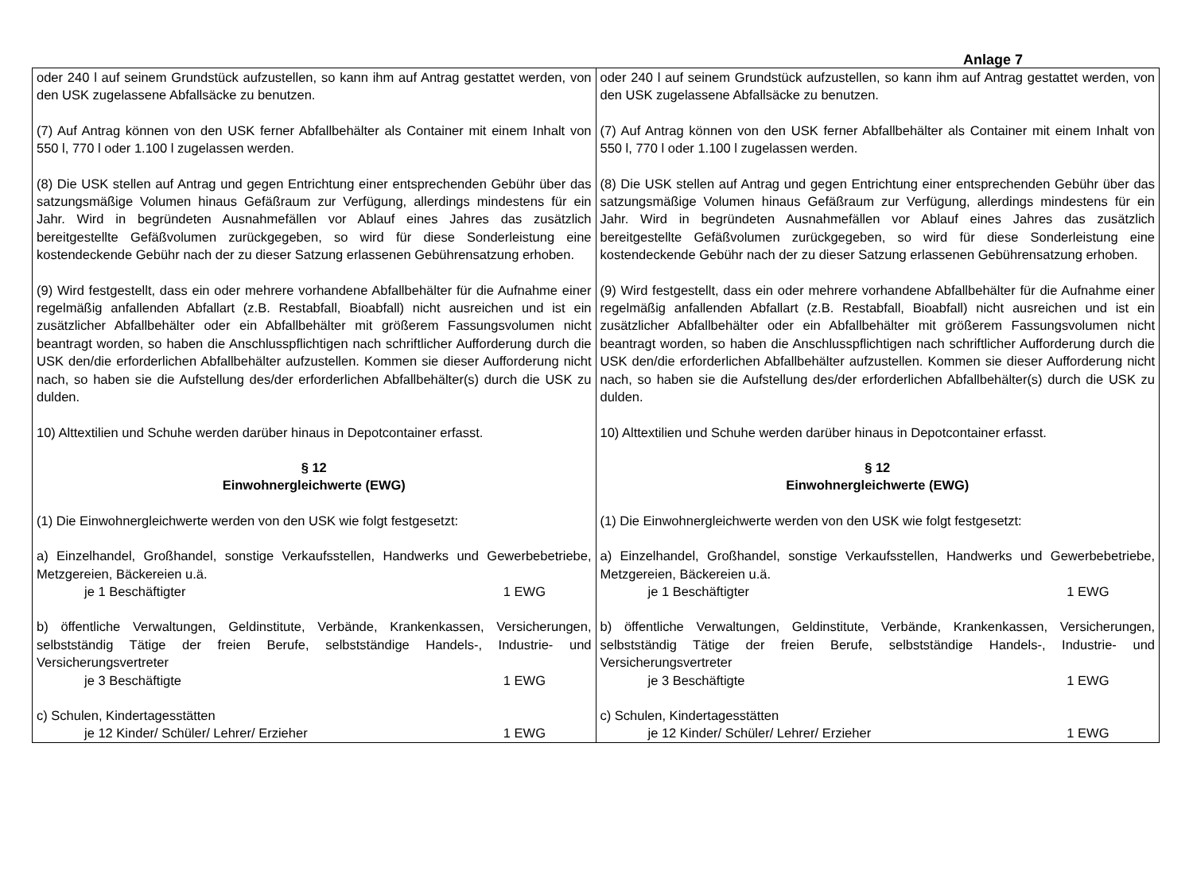Anlage 7
| oder 240 l auf seinem Grundstück aufzustellen, so kann ihm auf Antrag gestattet werden, von den USK zugelassene Abfallsäcke zu benutzen. (7) Auf Antrag können von den USK ferner Abfallbehälter als Container mit einem Inhalt von 550 l, 770 l oder 1.100 l zugelassen werden. (8) Die USK stellen auf Antrag und gegen Entrichtung einer entsprechenden Gebühr über das satzungsmäßige Volumen hinaus Gefäßraum zur Verfügung, allerdings mindestens für ein Jahr. Wird in begründeten Ausnahmefällen vor Ablauf eines Jahres das zusätzlich bereitgestellte Gefäßvolumen zurückgegeben, so wird für diese Sonderleistung eine kostendeckende Gebühr nach der zu dieser Satzung erlassenen Gebührensatzung erhoben. (9) Wird festgestellt, dass ein oder mehrere vorhandene Abfallbehälter für die Aufnahme einer regelmäßig anfallenden Abfallart (z.B. Restabfall, Bioabfall) nicht ausreichen und ist ein zusätzlicher Abfallbehälter oder ein Abfallbehälter mit größerem Fassungsvolumen nicht beantragt worden, so haben die Anschlusspflichtigen nach schriftlicher Aufforderung durch die USK den/die erforderlichen Abfallbehälter aufzustellen. Kommen sie dieser Aufforderung nicht nach, so haben sie die Aufstellung des/der erforderlichen Abfallbehälter(s) durch die USK zu dulden. 10) Alttextilien und Schuhe werden darüber hinaus in Depotcontainer erfasst. § 12 Einwohnergleichwerte (EWG) (1) Die Einwohnergleichwerte werden von den USK wie folgt festgesetzt: a) Einzelhandel, Großhandel, sonstige Verkaufsstellen, Handwerks und Gewerbebetriebe, Metzgereien, Bäckereien u.ä. je 1 Beschäftigter 1 EWG b) öffentliche Verwaltungen, Geldinstitute, Verbände, Krankenkassen, Versicherungen, selbstständig Tätige der freien Berufe, selbstständige Handels-, Industrie- und Versicherungsvertreter je 3 Beschäftigte 1 EWG c) Schulen, Kindertagesstätten je 12 Kinder/ Schüler/ Lehrer/ Erzieher 1 EWG | oder 240 l auf seinem Grundstück aufzustellen, so kann ihm auf Antrag gestattet werden, von den USK zugelassene Abfallsäcke zu benutzen. (7) Auf Antrag können von den USK ferner Abfallbehälter als Container mit einem Inhalt von 550 l, 770 l oder 1.100 l zugelassen werden. (8) Die USK stellen auf Antrag und gegen Entrichtung einer entsprechenden Gebühr über das satzungsmäßige Volumen hinaus Gefäßraum zur Verfügung, allerdings mindestens für ein Jahr. Wird in begründeten Ausnahmefällen vor Ablauf eines Jahres das zusätzlich bereitgestellte Gefäßvolumen zurückgegeben, so wird für diese Sonderleistung eine kostendeckende Gebühr nach der zu dieser Satzung erlassenen Gebührensatzung erhoben. (9) Wird festgestellt, dass ein oder mehrere vorhandene Abfallbehälter für die Aufnahme einer regelmäßig anfallenden Abfallart (z.B. Restabfall, Bioabfall) nicht ausreichen und ist ein zusätzlicher Abfallbehälter oder ein Abfallbehälter mit größerem Fassungsvolumen nicht beantragt worden, so haben die Anschlusspflichtigen nach schriftlicher Aufforderung durch die USK den/die erforderlichen Abfallbehälter aufzustellen. Kommen sie dieser Aufforderung nicht nach, so haben sie die Aufstellung des/der erforderlichen Abfallbehälter(s) durch die USK zu dulden. 10) Alttextilien und Schuhe werden darüber hinaus in Depotcontainer erfasst. § 12 Einwohnergleichwerte (EWG) (1) Die Einwohnergleichwerte werden von den USK wie folgt festgesetzt: a) Einzelhandel, Großhandel, sonstige Verkaufsstellen, Handwerks und Gewerbebetriebe, Metzgereien, Bäckereien u.ä. je 1 Beschäftigter 1 EWG b) öffentliche Verwaltungen, Geldinstitute, Verbände, Krankenkassen, Versicherungen, selbstständig Tätige der freien Berufe, selbstständige Handels-, Industrie- und Versicherungsvertreter je 3 Beschäftigte 1 EWG c) Schulen, Kindertagesstätten je 12 Kinder/ Schüler/ Lehrer/ Erzieher 1 EWG |